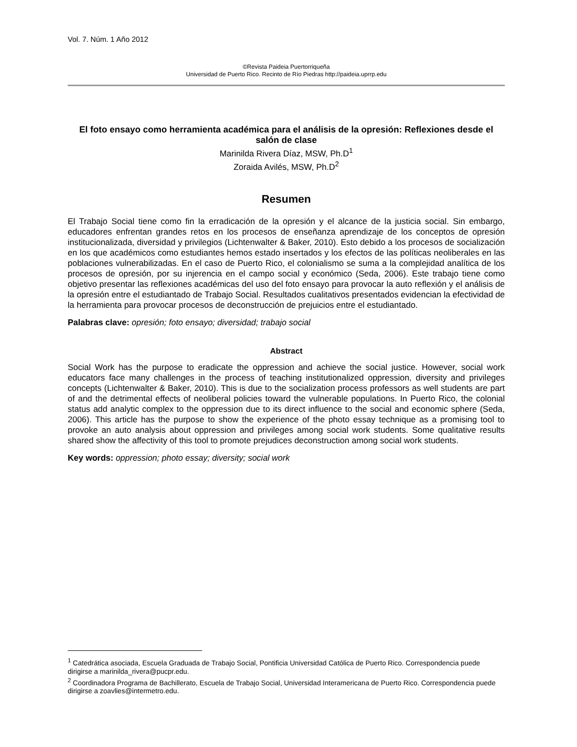Vol. 7. Núm. 1 Año 2012
©Revista Paideia Puertorriqueña
Universidad de Puerto Rico. Recinto de Río Piedras http://paideia.uprrp.edu
El foto ensayo como herramienta académica para el análisis de la opresión: Reflexiones desde el salón de clase
Marinilda Rivera Díaz, MSW, Ph.D<sup>1</sup>
Zoraida Avilés, MSW, Ph.D<sup>2</sup>
Resumen
El Trabajo Social tiene como fin la erradicación de la opresión y el alcance de la justicia social. Sin embargo, educadores enfrentan grandes retos en los procesos de enseñanza aprendizaje de los conceptos de opresión institucionalizada, diversidad y privilegios (Lichtenwalter & Baker, 2010). Esto debido a los procesos de socialización en los que académicos como estudiantes hemos estado insertados y los efectos de las políticas neoliberales en las poblaciones vulnerabilizadas. En el caso de Puerto Rico, el colonialismo se suma a la complejidad analítica de los procesos de opresión, por su injerencia en el campo social y económico (Seda, 2006). Este trabajo tiene como objetivo presentar las reflexiones académicas del uso del foto ensayo para provocar la auto reflexión y el análisis de la opresión entre el estudiantado de Trabajo Social. Resultados cualitativos presentados evidencian la efectividad de la herramienta para provocar procesos de deconstrucción de prejuicios entre el estudiantado.
Palabras clave: opresión; foto ensayo; diversidad; trabajo social
Abstract
Social Work has the purpose to eradicate the oppression and achieve the social justice. However, social work educators face many challenges in the process of teaching institutionalized oppression, diversity and privileges concepts (Lichtenwalter & Baker, 2010). This is due to the socialization process professors as well students are part of and the detrimental effects of neoliberal policies toward the vulnerable populations. In Puerto Rico, the colonial status add analytic complex to the oppression due to its direct influence to the social and economic sphere (Seda, 2006). This article has the purpose to show the experience of the photo essay technique as a promising tool to provoke an auto analysis about oppression and privileges among social work students. Some qualitative results shared show the affectivity of this tool to promote prejudices deconstruction among social work students.
Key words: oppression; photo essay; diversity; social work
<sup>1</sup> Catedrática asociada, Escuela Graduada de Trabajo Social, Pontificia Universidad Católica de Puerto Rico. Correspondencia puede dirigirse a marinilda_rivera@pucpr.edu.
<sup>2</sup> Coordinadora Programa de Bachillerato, Escuela de Trabajo Social, Universidad Interamericana de Puerto Rico. Correspondencia puede dirigirse a zoavlies@intermetro.edu.